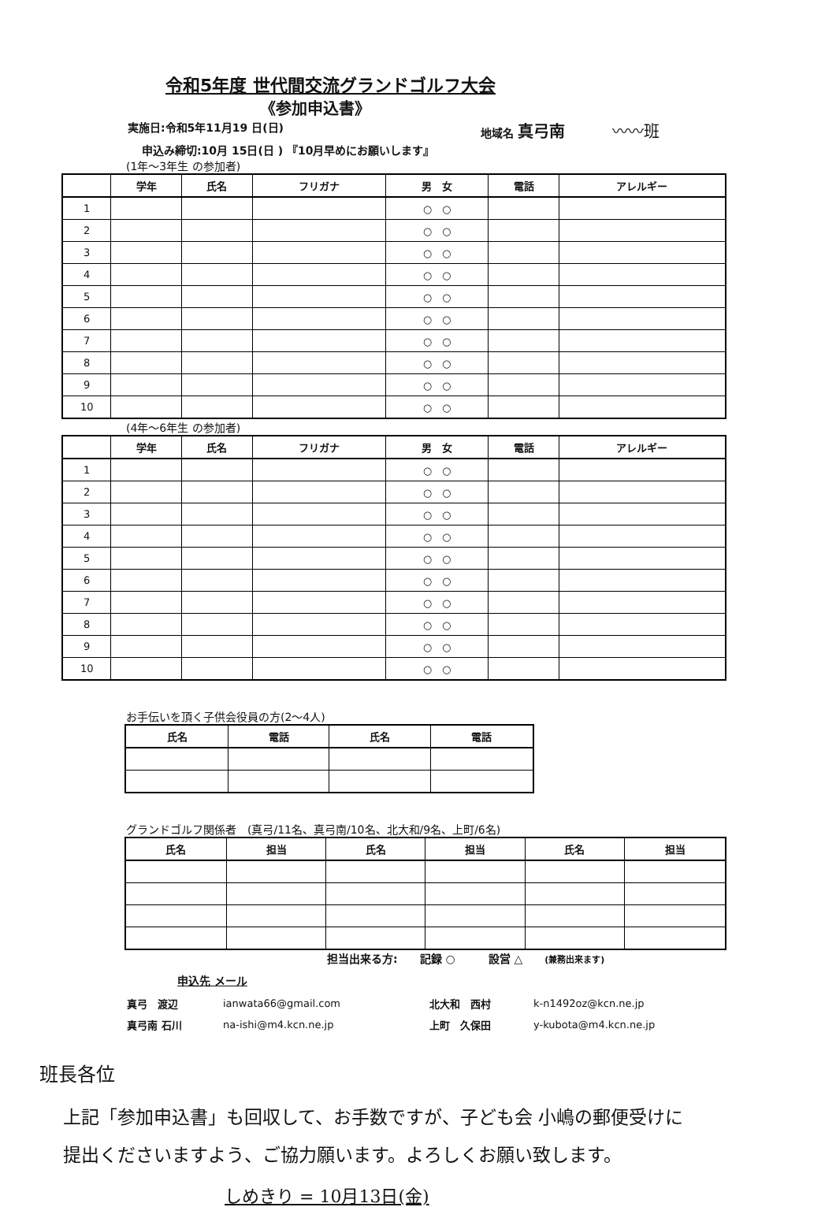令和5年度 世代間交流グランドゴルフ大会
《参加申込書》
実施日:令和5年11月19 日(日) 地域名 真弓南 〰〰班
申込み締切:10月 15日(日 ) 『10月早めにお願いします』
(1年～3年生 の参加者)
| | 学年 | 氏名 | フリガナ | 男 女 | 電話 | アレルギー |
| --- | --- | --- | --- | --- | --- | --- |
| 1 | | | | ○ ○ | | |
| 2 | | | | ○ ○ | | |
| 3 | | | | ○ ○ | | |
| 4 | | | | ○ ○ | | |
| 5 | | | | ○ ○ | | |
| 6 | | | | ○ ○ | | |
| 7 | | | | ○ ○ | | |
| 8 | | | | ○ ○ | | |
| 9 | | | | ○ ○ | | |
| 10 | | | | ○ ○ | | |
(4年～6年生 の参加者)
| | 学年 | 氏名 | フリガナ | 男 女 | 電話 | アレルギー |
| --- | --- | --- | --- | --- | --- | --- |
| 1 | | | | ○ ○ | | |
| 2 | | | | ○ ○ | | |
| 3 | | | | ○ ○ | | |
| 4 | | | | ○ ○ | | |
| 5 | | | | ○ ○ | | |
| 6 | | | | ○ ○ | | |
| 7 | | | | ○ ○ | | |
| 8 | | | | ○ ○ | | |
| 9 | | | | ○ ○ | | |
| 10 | | | | ○ ○ | | |
お手伝いを頂く子供会役員の方(2～4人)
| 氏名 | 電話 | 氏名 | 電話 |
| --- | --- | --- | --- |
グランドゴルフ関係者　(真弓/11名、真弓南/10名、北大和/9名、上町/6名)
| 氏名 | 担当 | 氏名 | 担当 | 氏名 | 担当 |
| --- | --- | --- | --- | --- | --- |
担当出来る方:　　記録 ○　　　設営 △　　(兼務出来ます)
申込先 メール
| 真弓 渡辺 | ianwata66@gmail.com | 北大和 西村 | k-n1492oz@kcn.ne.jp |
| 真弓南 石川 | na-ishi@m4.kcn.ne.jp | 上町 久保田 | y-kubota@m4.kcn.ne.jp |
班長各位
上記「参加申込書」も回収して、お手数ですが、子ども会 小嶋の郵便受けに
提出くださいますよう、ご協力願います。よろしくお願い致します。
しめきり = 10月13日(金)